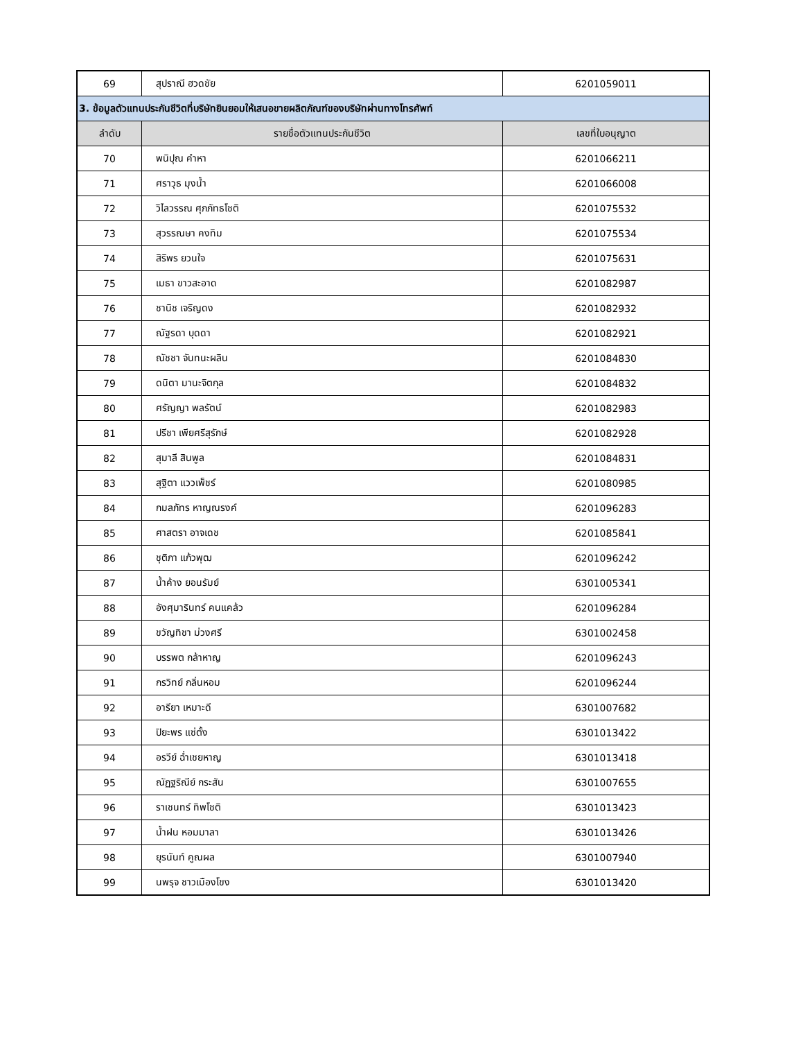| 69 | สุปราณี ฮวดชัย | 6201059011 |
| 3. ข้อมูลตัวแทนประกันชีวิตที่บริษัทยินยอมให้เสนอขายผลิตภัณฑ์ของบริษัทผ่านทางโทรศัพท์ | | |
| ลำดับ | รายชื่อตัวแทนประกันชีวิต | เลขที่ใบอนุญาต |
| 70 | พนิปุณ คำหา | 6201066211 |
| 71 | ศราวุธ มุงน้ำ | 6201066008 |
| 72 | วิไลวรรณ ศุภภัทธโชติ | 6201075532 |
| 73 | สุวรรณษา คงทิม | 6201075534 |
| 74 | สิริพร ยวนใจ | 6201075631 |
| 75 | เมธา ขาวสะอาด | 6201082987 |
| 76 | ชานิช เจริญดง | 6201082932 |
| 77 | ณัฐรดา บุดดา | 6201082921 |
| 78 | ณัชชา จันทนะผลิน | 6201084830 |
| 79 | ดนิตา มานะจิตกุล | 6201084832 |
| 80 | ศรัญญา พลรัตน์ | 6201082983 |
| 81 | ปรีชา เพียศรีสุรักษ์ | 6201082928 |
| 82 | สุมาลี สินพูล | 6201084831 |
| 83 | สุฐิตา แววเพ็ชร์ | 6201080985 |
| 84 | กมลภัทร หาญณรงค์ | 6201096283 |
| 85 | ศาสตรา อาจเดช | 6201085841 |
| 86 | ชุติภา แก้วพุฒ | 6201096242 |
| 87 | น้ำค้าง ยอนรัมย์ | 6301005341 |
| 88 | อังศุมารินทร์ คนแคล้ว | 6201096284 |
| 89 | ขวัญทิชา ม่วงศรี | 6301002458 |
| 90 | บรรพต กล้าหาญ | 6201096243 |
| 91 | กรวิทย์ กลิ่นหอม | 6201096244 |
| 92 | อารียา เหมาะดี | 6301007682 |
| 93 | ปิยะพร แซ่ตั้ง | 6301013422 |
| 94 | อรวีย์ ฉ่ำเชยหาญ | 6301013418 |
| 95 | ณัฏฐริณีย์ กระสัน | 6301007655 |
| 96 | ราเชนทร์ ทิพโชติ | 6301013423 |
| 97 | น้ำฝน หอมมาลา | 6301013426 |
| 98 | ยุรนันท์ คูณผล | 6301007940 |
| 99 | นพรุจ ชาวเมืองโขง | 6301013420 |